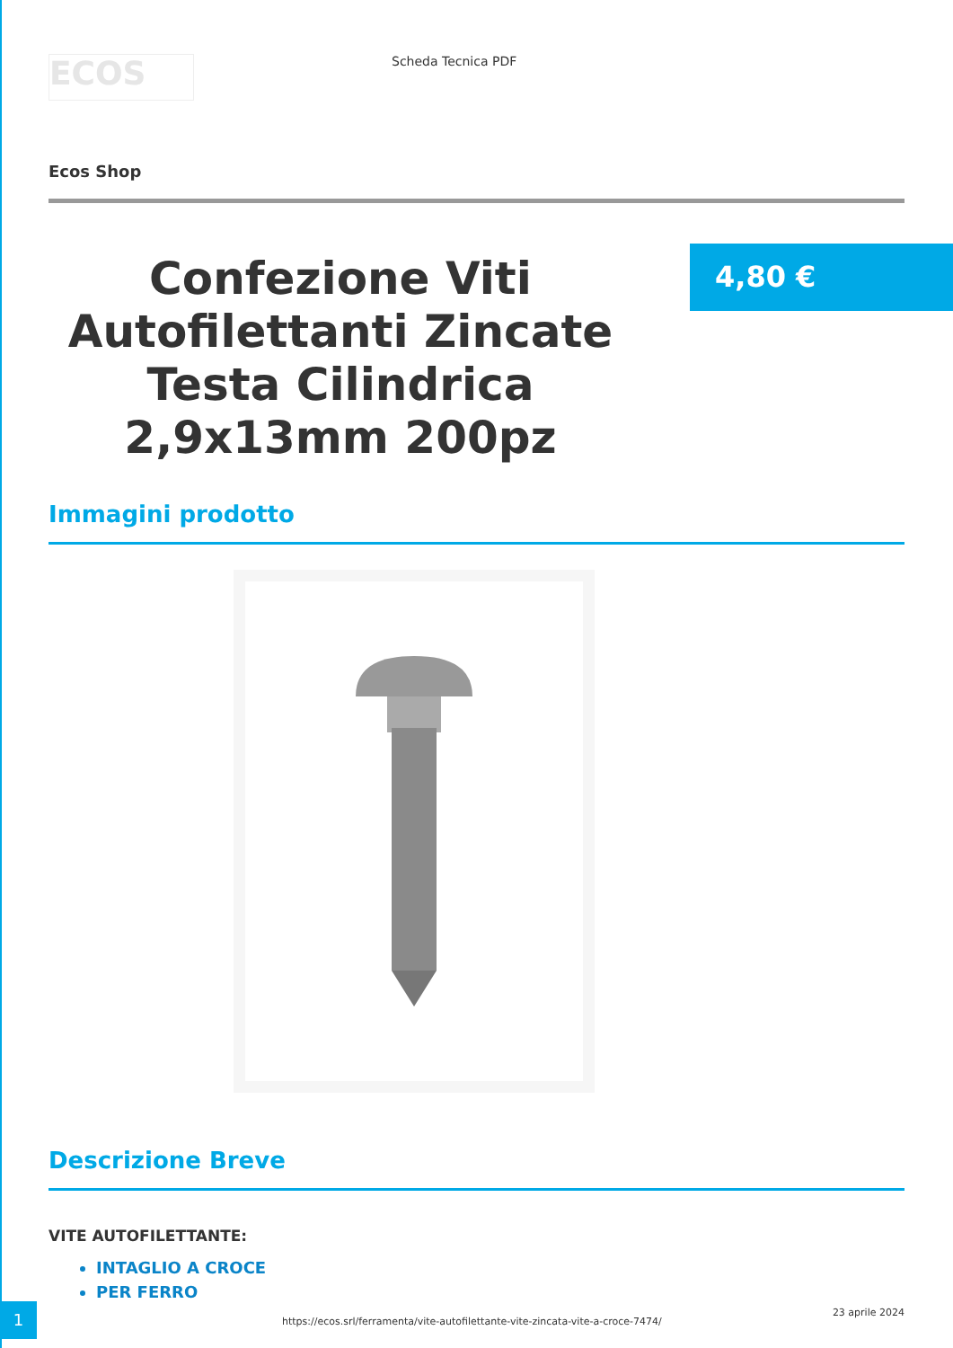ECOS
Scheda Tecnica PDF
Ecos Shop
Confezione Viti Autofilettanti Zincate Testa Cilindrica 2,9x13mm 200pz
4,80 €
Immagini prodotto
Descrizione Breve
VITE AUTOFILETTANTE:
INTAGLIO A CROCE
PER FERRO
1
https://ecos.srl/ferramenta/vite-autofilettante-vite-zincata-vite-a-croce-7474/
23 aprile 2024